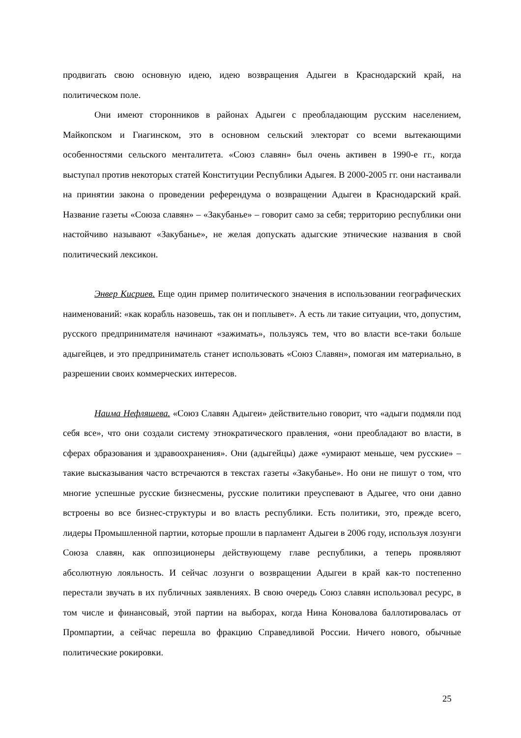продвигать свою основную идею, идею возвращения Адыгеи в Краснодарский край, на политическом поле.
Они имеют сторонников в районах Адыгеи с преобладающим русским населением, Майкопском и Гиагинском, это в основном сельский электорат со всеми вытекающими особенностями сельского менталитета. «Союз славян» был очень активен в 1990-е гг., когда выступал против некоторых статей Конституции Республики Адыгея. В 2000-2005 гг. они настаивали на принятии закона о проведении референдума о возвращении Адыгеи в Краснодарский край. Название газеты «Союза славян» – «Закубанье» – говорит само за себя; территорию республики они настойчиво называют «Закубанье», не желая допускать адыгские этнические названия в свой политический лексикон.
Энвер Кисриев. Еще один пример политического значения в использовании географических наименований: «как корабль назовешь, так он и поплывет». А есть ли такие ситуации, что, допустим, русского предпринимателя начинают «зажимать», пользуясь тем, что во власти все-таки больше адыгейцев, и это предприниматель станет использовать «Союз Славян», помогая им материально, в разрешении своих коммерческих интересов.
Наима Нефляшева. «Союз Славян Адыгеи» действительно говорит, что «адыги подмяли под себя все», что они создали систему этнократического правления, «они преобладают во власти, в сферах образования и здравоохранения». Они (адыгейцы) даже «умирают меньше, чем русские» – такие высказывания часто встречаются в текстах газеты «Закубанье». Но они не пишут о том, что многие успешные русские бизнесмены, русские политики преуспевают в Адыгее, что они давно встроены во все бизнес-структуры и во власть республики. Есть политики, это, прежде всего, лидеры Промышленной партии, которые прошли в парламент Адыгеи в 2006 году, используя лозунги Союза славян, как оппозиционеры действующему главе республики, а теперь проявляют абсолютную лояльность. И сейчас лозунги о возвращении Адыгеи в край как-то постепенно перестали звучать в их публичных заявлениях. В свою очередь Союз славян использовал ресурс, в том числе и финансовый, этой партии на выборах, когда Нина Коновалова баллотировалась от Промпартии, а сейчас перешла во фракцию Справедливой России. Ничего нового, обычные политические рокировки.
25